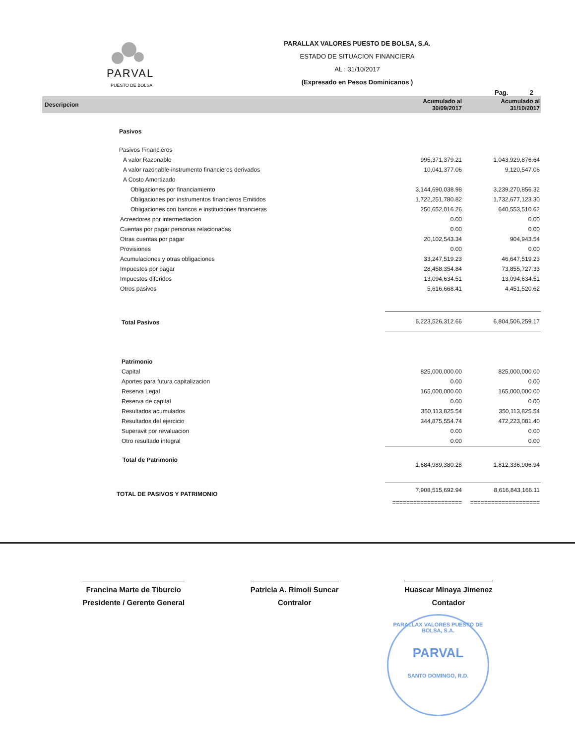PARVAL
PUESTO DE BOLSA
PARALLAX VALORES PUESTO DE BOLSA, S.A.
ESTADO DE SITUACION FINANCIERA
AL : 31/10/2017
(Expresado en Pesos Dominicanos )
Pag. 2
| Descripcion | Acumulado al 30/09/2017 | Acumulado al 31/10/2017 |
| --- | --- | --- |
| Pasivos | | |
| Pasivos Financieros | | |
| A valor Razonable | 995,371,379.21 | 1,043,929,876.64 |
| A valor razonable-instrumento financieros derivados | 10,041,377.06 | 9,120,547.06 |
| A Costo Amortizado | | |
| Obligaciones por financiamiento | 3,144,690,038.98 | 3,239,270,856.32 |
| Obligaciones por instrumentos financieros Emitidos | 1,722,251,780.82 | 1,732,677,123.30 |
| Obligaciones con bancos e instituciones financieras | 250,652,016.26 | 640,553,510.62 |
| Acreedores por intermediacion | 0.00 | 0.00 |
| Cuentas por pagar personas relacionadas | 0.00 | 0.00 |
| Otras cuentas por pagar | 20,102,543.34 | 904,943.54 |
| Provisiones | 0.00 | 0.00 |
| Acumulaciones y otras obligaciones | 33,247,519.23 | 46,647,519.23 |
| Impuestos por pagar | 28,458,354.84 | 73,855,727.33 |
| Impuestos diferidos | 13,094,634.51 | 13,094,634.51 |
| Otros pasivos | 5,616,668.41 | 4,451,520.62 |
| Total Pasivos | 6,223,526,312.66 | 6,804,506,259.17 |
| Patrimonio | | |
| Capital | 825,000,000.00 | 825,000,000.00 |
| Aportes para futura capitalizacion | 0.00 | 0.00 |
| Reserva Legal | 165,000,000.00 | 165,000,000.00 |
| Reserva de capital | 0.00 | 0.00 |
| Resultados acumulados | 350,113,825.54 | 350,113,825.54 |
| Resultados del ejercicio | 344,875,554.74 | 472,223,081.40 |
| Superavit por revaluacion | 0.00 | 0.00 |
| Otro resultado integral | 0.00 | 0.00 |
| Total de Patrimonio | 1,684,989,380.28 | 1,812,336,906.94 |
| TOTAL DE PASIVOS Y PATRIMONIO | 7,908,515,692.94 | 8,616,843,166.11 |
| | ==================== | ==================== |
Francina Marte de Tiburcio
Presidente / Gerente General
Patricia A. Rímoli Suncar
Contralor
Huascar Minaya Jimenez
Contador
PARALLAX VALORES PUESTO DE BOLSA, S.A.
PARVAL
SANTO DOMINGO, R.D.